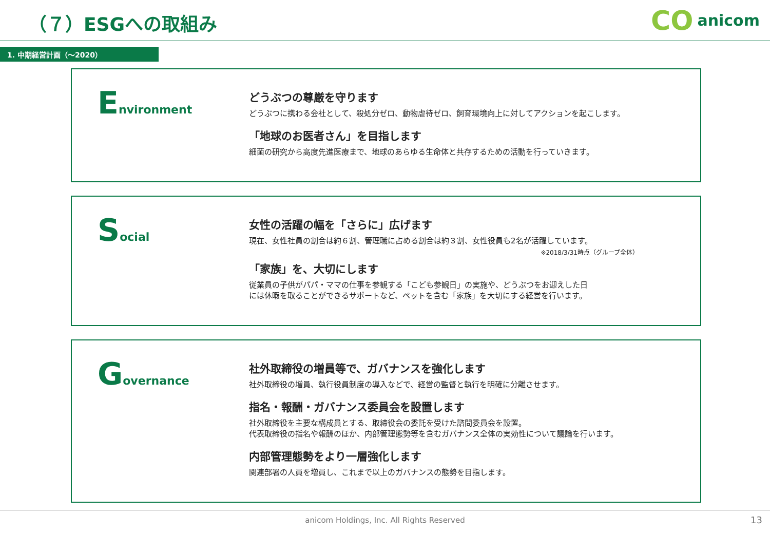（７）ESGへの取組み
CO anicom
1. 中期経営計画（～2020）
Environment
どうぶつの尊厳を守ります
どうぶつに携わる会社として、殺処分ゼロ、動物虐待ゼロ、飼育環境向上に対してアクションを起こします。
「地球のお医者さん」を目指します
細菌の研究から高度先進医療まで、地球のあらゆる生命体と共存するための活動を行っていきます。
Social
女性の活躍の幅を「さらに」広げます
現在、女性社員の割合は約６割、管理職に占める割合は約３割、女性役員も2名が活躍しています。
※2018/3/31時点（グループ全体）
「家族」を、大切にします
従業員の子供がパパ・ママの仕事を参観する「こども参観日」の実施や、どうぶつをお迎えした日
には休暇を取ることができるサポートなど、ペットを含む「家族」を大切にする経営を行います。
Governance
社外取締役の増員等で、ガバナンスを強化します
社外取締役の増員、執行役員制度の導入などで、経営の監督と執行を明確に分離させます。
指名・報酬・ガバナンス委員会を設置します
社外取締役を主要な構成員とする、取締役会の委託を受けた諮問委員会を設置。
代表取締役の指名や報酬のほか、内部管理態勢等を含むガバナンス全体の実効性について議論を行います。
内部管理態勢をより一層強化します
関連部署の人員を増員し、これまで以上のガバナンスの態勢を目指します。
anicom Holdings, Inc. All Rights Reserved 13